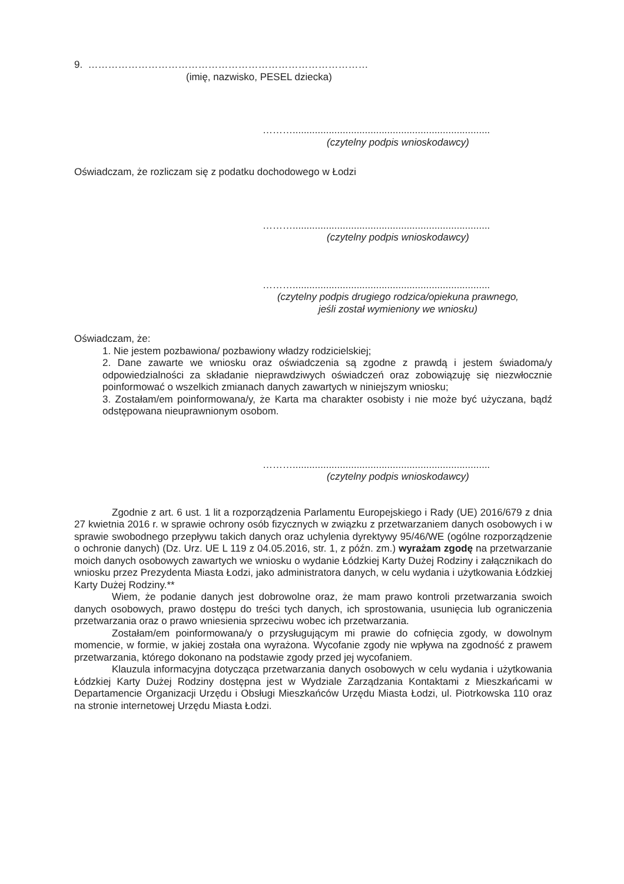9. …………………………………………………………………………
(imię, nazwisko, PESEL dziecka)
……….......................................................................
(czytelny podpis wnioskodawcy)
Oświadczam, że rozliczam się z podatku dochodowego w Łodzi
……….......................................................................
(czytelny podpis wnioskodawcy)
……….......................................................................
(czytelny podpis drugiego rodzica/opiekuna prawnego,
jeśli został wymieniony we wniosku)
Oświadczam, że:
1. Nie jestem pozbawiona/ pozbawiony władzy rodzicielskiej;
2. Dane zawarte we wniosku oraz oświadczenia są zgodne z prawdą i jestem świadoma/y odpowiedzialności za składanie nieprawdziwych oświadczeń oraz zobowiązuję się niezwłocznie poinformować o wszelkich zmianach danych zawartych w niniejszym wniosku;
3. Zostałam/em poinformowana/y, że Karta ma charakter osobisty i nie może być użyczana, bądź odstępowana nieuprawnionym osobom.
……….......................................................................
(czytelny podpis wnioskodawcy)
Zgodnie z art. 6 ust. 1 lit a rozporządzenia Parlamentu Europejskiego i Rady (UE) 2016/679 z dnia 27 kwietnia 2016 r. w sprawie ochrony osób fizycznych w związku z przetwarzaniem danych osobowych i w sprawie swobodnego przepływu takich danych oraz uchylenia dyrektywy 95/46/WE (ogólne rozporządzenie o ochronie danych) (Dz. Urz. UE L 119 z 04.05.2016, str. 1, z późn. zm.) wyrażam zgodę na przetwarzanie moich danych osobowych zawartych we wniosku o wydanie Łódzkiej Karty Dużej Rodziny i załącznikach do wniosku przez Prezydenta Miasta Łodzi, jako administratora danych, w celu wydania i użytkowania Łódzkiej Karty Dużej Rodziny.**
Wiem, że podanie danych jest dobrowolne oraz, że mam prawo kontroli przetwarzania swoich danych osobowych, prawo dostępu do treści tych danych, ich sprostowania, usunięcia lub ograniczenia przetwarzania oraz o prawo wniesienia sprzeciwu wobec ich przetwarzania.
Zostałam/em poinformowana/y o przysługującym mi prawie do cofnięcia zgody, w dowolnym momencie, w formie, w jakiej została ona wyrażona. Wycofanie zgody nie wpływa na zgodność z prawem przetwarzania, którego dokonano na podstawie zgody przed jej wycofaniem.
Klauzula informacyjna dotycząca przetwarzania danych osobowych w celu wydania i użytkowania Łódzkiej Karty Dużej Rodziny dostępna jest w Wydziale Zarządzania Kontaktami z Mieszkańcami w Departamencie Organizacji Urzędu i Obsługi Mieszkańców Urzędu Miasta Łodzi, ul. Piotrkowska 110 oraz na stronie internetowej Urzędu Miasta Łodzi.